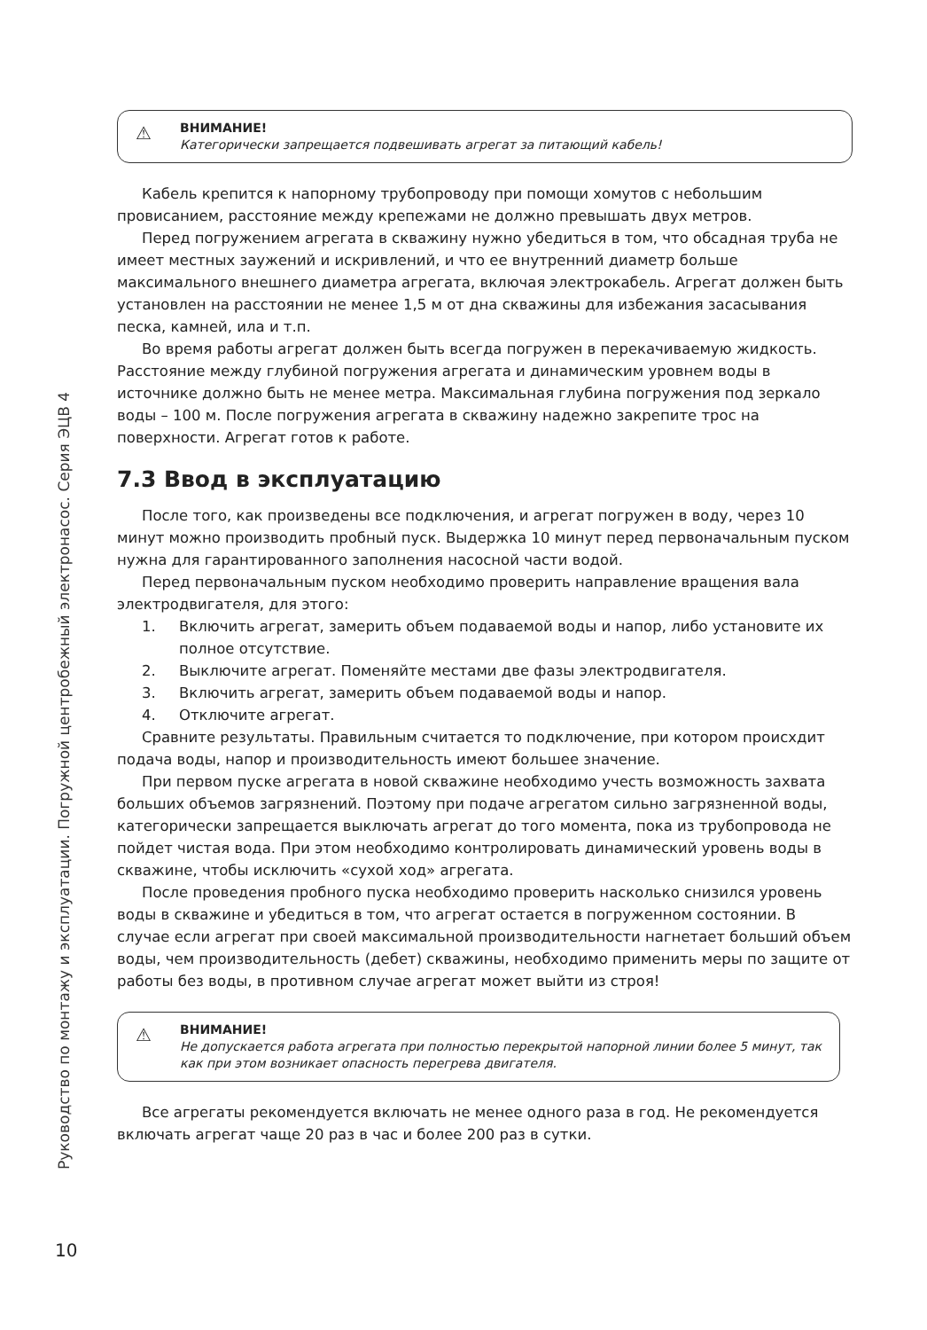Руководство по монтажу и эксплуатации. Погружной центробежный электронасос. Серия ЭЦВ 4
⚠ ВНИМАНИЕ!
Категорически запрещается подвешивать агрегат за питающий кабель!
Кабель крепится к напорному трубопроводу при помощи хомутов с небольшим провисанием, расстояние между крепежами не должно превышать двух метров.
Перед погружением агрегата в скважину нужно убедиться в том, что обсадная труба не имеет местных заужений и искривлений, и что ее внутренний диаметр больше максимального внешнего диаметра агрегата, включая электрокабель. Агрегат должен быть установлен на расстоянии не менее 1,5 м от дна скважины для избежания засасывания песка, камней, ила и т.п.
Во время работы агрегат должен быть всегда погружен в перекачиваемую жидкость. Расстояние между глубиной погружения агрегата и динамическим уровнем воды в источнике должно быть не менее метра. Максимальная глубина погружения под зеркало воды – 100 м. После погружения агрегата в скважину надежно закрепите трос на поверхности. Агрегат готов к работе.
7.3 Ввод в эксплуатацию
После того, как произведены все подключения, и агрегат погружен в воду, через 10 минут можно производить пробный пуск. Выдержка 10 минут перед первоначальным пуском нужна для гарантированного заполнения насосной части водой.
Перед первоначальным пуском необходимо проверить направление вращения вала электродвигателя, для этого:
1. Включить агрегат, замерить объем подаваемой воды и напор, либо установите их полное отсутствие.
2. Выключите агрегат. Поменяйте местами две фазы электродвигателя.
3. Включить агрегат, замерить объем подаваемой воды и напор.
4. Отключите агрегат.
Сравните результаты. Правильным считается то подключение, при котором происхдит подача воды, напор и производительность имеют большее значение.
При первом пуске агрегата в новой скважине необходимо учесть возможность захвата больших объемов загрязнений. Поэтому при подаче агрегатом сильно загрязненной воды, категорически запрещается выключать агрегат до того момента, пока из трубопровода не пойдет чистая вода. При этом необходимо контролировать динамический уровень воды в скважине, чтобы исключить «сухой ход» агрегата.
После проведения пробного пуска необходимо проверить насколько снизился уровень воды в скважине и убедиться в том, что агрегат остается в погруженном состоянии. В случае если агрегат при своей максимальной производительности нагнетает больший объем воды, чем производительность (дебет) скважины, необходимо применить меры по защите от работы без воды, в противном случае агрегат может выйти из строя!
⚠ ВНИМАНИЕ!
Не допускается работа агрегата при полностью перекрытой напорной линии более 5 минут, так как при этом возникает опасность перегрева двигателя.
Все агрегаты рекомендуется включать не менее одного раза в год. Не рекомендуется включать агрегат чаще 20 раз в час и более 200 раз в сутки.
10